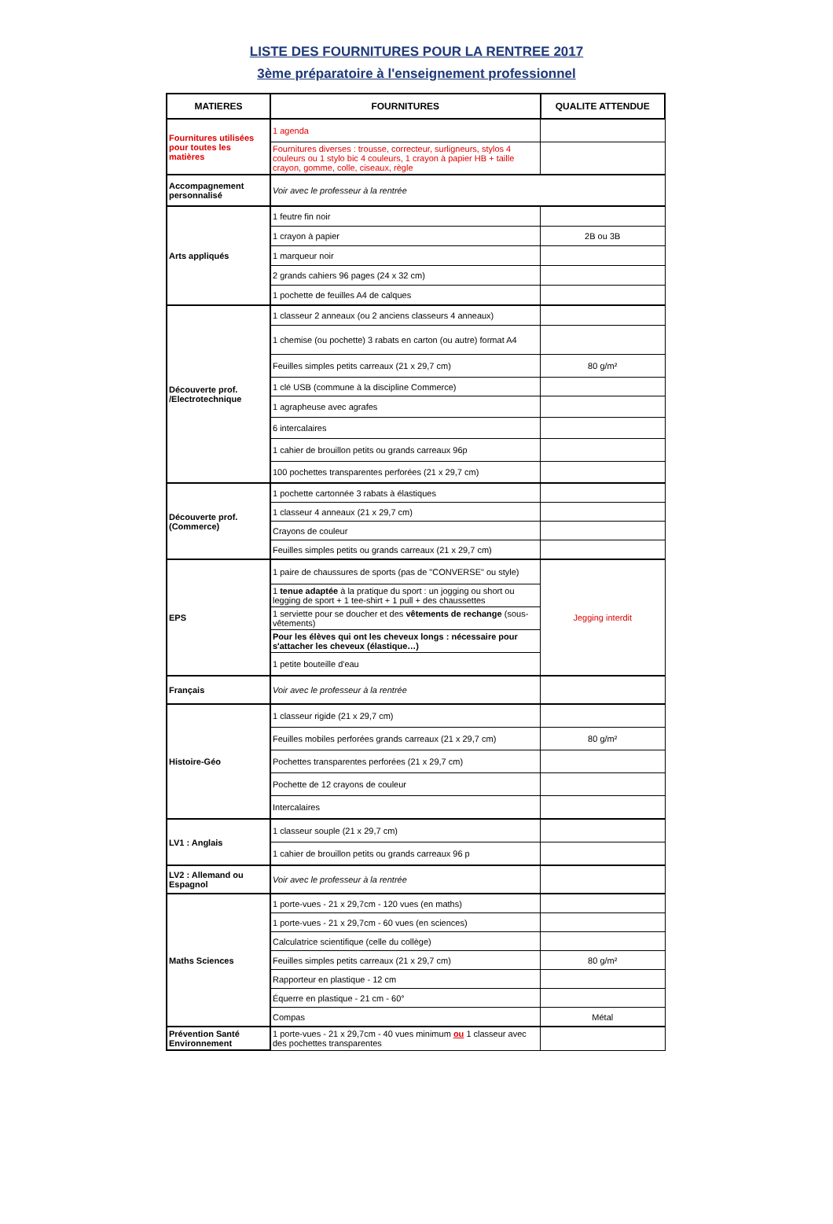LISTE DES FOURNITURES POUR LA RENTREE 2017
3ème préparatoire à l'enseignement professionnel
| MATIERES | FOURNITURES | QUALITE ATTENDUE |
| --- | --- | --- |
| Fournitures utilisées pour toutes les matières | 1 agenda | |
| | Fournitures diverses : trousse, correcteur, surligneurs, stylos 4 couleurs ou 1 stylo bic 4 couleurs, 1 crayon à papier HB + taille crayon, gomme, colle, ciseaux, règle | |
| Accompagnement personnalisé | Voir avec le professeur à la rentrée | |
| Arts appliqués | 1 feutre fin noir | |
| | 1 crayon à papier | 2B ou 3B |
| | 1 marqueur noir | |
| | 2 grands cahiers 96 pages (24 x 32 cm) | |
| | 1 pochette de feuilles A4 de calques | |
| Découverte prof. /Electrotechnique | 1 classeur 2 anneaux (ou 2 anciens classeurs 4 anneaux) | |
| | 1 chemise (ou pochette) 3 rabats en carton (ou autre) format A4 | |
| | Feuilles simples petits carreaux (21 x 29,7 cm) | 80 g/m² |
| | 1 clé USB (commune à la discipline Commerce) | |
| | 1 agrapheuse avec agrafes | |
| | 6 intercalaires | |
| | 1 cahier de brouillon petits ou grands carreaux 96p | |
| | 100 pochettes transparentes perforées (21 x 29,7 cm) | |
| Découverte prof. (Commerce) | 1 pochette cartonnée 3 rabats à élastiques | |
| | 1 classeur 4 anneaux (21 x 29,7 cm) | |
| | Crayons de couleur | |
| | Feuilles simples petits ou grands carreaux (21 x 29,7 cm) | |
| EPS | 1 paire de chaussures de sports (pas de "CONVERSE" ou style) | Jegging interdit |
| | 1 tenue adaptée à la pratique du sport : un jogging ou short ou legging de sport + 1 tee-shirt + 1 pull + des chaussettes | |
| | 1 serviette pour se doucher et des vêtements de rechange (sous-vêtements) | |
| | Pour les élèves qui ont les cheveux longs : nécessaire pour s'attacher les cheveux (élastique…) | |
| | 1 petite bouteille d'eau | |
| Français | Voir avec le professeur à la rentrée | |
| Histoire-Géo | 1 classeur rigide (21 x 29,7 cm) | |
| | Feuilles mobiles perforées grands carreaux (21 x 29,7 cm) | 80 g/m² |
| | Pochettes transparentes perforées (21 x 29,7 cm) | |
| | Pochette de 12 crayons de couleur | |
| | Intercalaires | |
| LV1 : Anglais | 1 classeur souple (21 x 29,7 cm) | |
| | 1 cahier de brouillon petits ou grands carreaux 96 p | |
| LV2 : Allemand ou Espagnol | Voir avec le professeur à la rentrée | |
| Maths Sciences | 1 porte-vues - 21 x 29,7cm - 120 vues (en maths) | |
| | 1 porte-vues - 21 x 29,7cm - 60 vues (en sciences) | |
| | Calculatrice scientifique (celle du collège) | |
| | Feuilles simples petits carreaux (21 x 29,7 cm) | 80 g/m² |
| | Rapporteur en plastique - 12 cm | |
| | Équerre en plastique - 21 cm - 60° | |
| | Compas | Métal |
| Prévention Santé Environnement | 1 porte-vues - 21 x 29,7cm - 40 vues minimum ou 1 classeur avec des pochettes transparentes | |